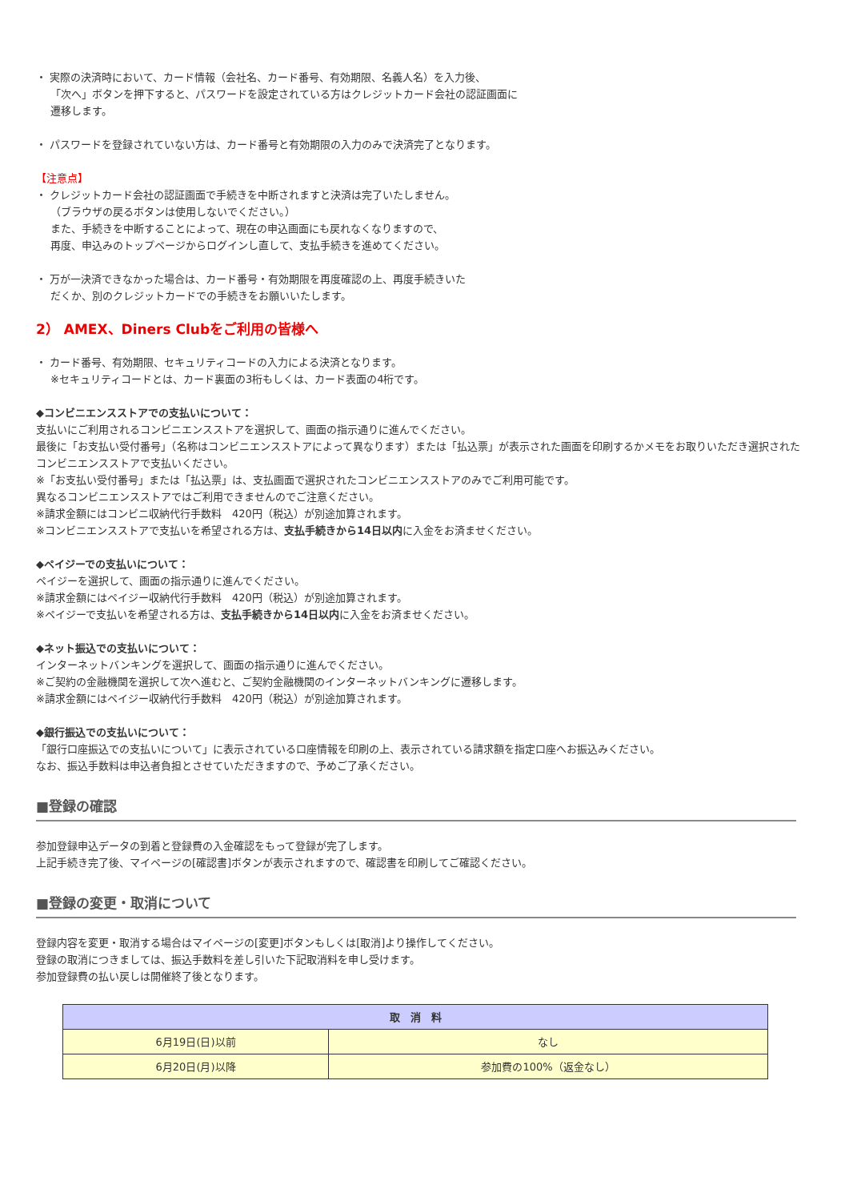・ 実際の決済時において、カード情報（会社名、カード番号、有効期限、名義人名）を入力後、
「次へ」ボタンを押下すると、パスワードを設定されている方はクレジットカード会社の認証画面に
遷移します。
・ パスワードを登録されていない方は、カード番号と有効期限の入力のみで決済完了となります。
【注意点】
・ クレジットカード会社の認証画面で手続きを中断されますと決済は完了いたしません。
（ブラウザの戻るボタンは使用しないでください。）
また、手続きを中断することによって、現在の申込画面にも戻れなくなりますので、
再度、申込みのトップページからログインし直して、支払手続きを進めてください。
・ 万が一決済できなかった場合は、カード番号・有効期限を再度確認の上、再度手続きいた
だくか、別のクレジットカードでの手続きをお願いいたします。
2） AMEX、Diners Clubをご利用の皆様へ
・ カード番号、有効期限、セキュリティコードの入力による決済となります。
※セキュリティコードとは、カード裏面の3桁もしくは、カード表面の4桁です。
◆コンビニエンスストアでの支払いについて：
支払いにご利用されるコンビニエンスストアを選択して、画面の指示通りに進んでください。
最後に「お支払い受付番号」（名称はコンビニエンスストアによって異なります）または「払込票」が表示された画面を印刷するかメモをお取りいただき選択されたコンビニエンスストアで支払いください。
※「お支払い受付番号」または「払込票」は、支払画面で選択されたコンビニエンスストアのみでご利用可能です。
異なるコンビニエンスストアではご利用できませんのでご注意ください。
※請求金額にはコンビニ収納代行手数料　420円（税込）が別途加算されます。
※コンビニエンスストアで支払いを希望される方は、支払手続きから14日以内に入金をお済ませください。
◆ペイジーでの支払いについて：
ペイジーを選択して、画面の指示通りに進んでください。
※請求金額にはペイジー収納代行手数料　420円（税込）が別途加算されます。
※ペイジーで支払いを希望される方は、支払手続きから14日以内に入金をお済ませください。
◆ネット振込での支払いについて：
インターネットバンキングを選択して、画面の指示通りに進んでください。
※ご契約の金融機関を選択して次へ進むと、ご契約金融機関のインターネットバンキングに遷移します。
※請求金額にはペイジー収納代行手数料　420円（税込）が別途加算されます。
◆銀行振込での支払いについて：
「銀行口座振込での支払いについて」に表示されている口座情報を印刷の上、表示されている請求額を指定口座へお振込みください。
なお、振込手数料は申込者負担とさせていただきますので、予めご了承ください。
■登録の確認
参加登録申込データの到着と登録費の入金確認をもって登録が完了します。
上記手続き完了後、マイページの[確認書]ボタンが表示されますので、確認書を印刷してご確認ください。
■登録の変更・取消について
登録内容を変更・取消する場合はマイページの[変更]ボタンもしくは[取消]より操作してください。
登録の取消につきましては、振込手数料を差し引いた下記取消料を申し受けます。
参加登録費の払い戻しは開催終了後となります。
| 取 消 料 | |
| --- | --- |
| 6月19日(日)以前 | なし |
| 6月20日(月)以降 | 参加費の100%（返金なし） |